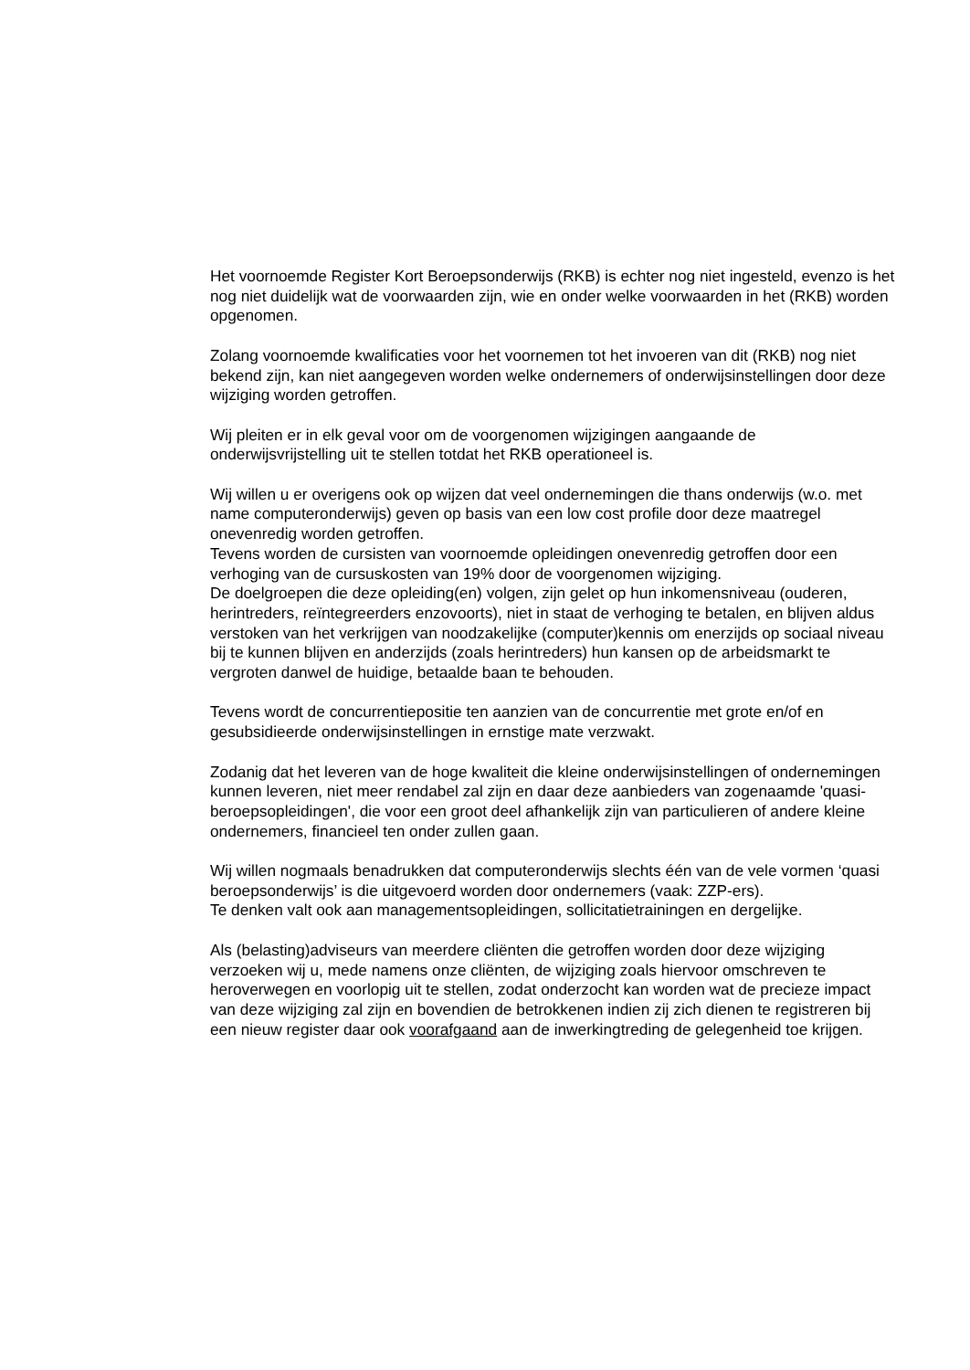Het voornoemde Register Kort Beroepsonderwijs (RKB) is echter nog niet ingesteld, evenzo is het nog niet duidelijk wat de voorwaarden zijn, wie en onder welke voorwaarden in het (RKB) worden opgenomen.
Zolang voornoemde kwalificaties voor het voornemen tot het invoeren van dit (RKB) nog niet bekend zijn, kan niet aangegeven worden welke ondernemers of onderwijsinstellingen door deze wijziging worden getroffen.
Wij pleiten er in elk geval voor om de voorgenomen wijzigingen aangaande de onderwijsvrijstelling uit te stellen totdat het RKB operationeel is.
Wij willen u er overigens ook op wijzen dat veel ondernemingen die thans onderwijs (w.o. met name computeronderwijs) geven op basis van een low cost profile door deze maatregel onevenredig worden getroffen.
Tevens worden de cursisten van voornoemde opleidingen onevenredig getroffen door een verhoging van de cursuskosten van 19% door de voorgenomen wijziging.
De doelgroepen die deze opleiding(en) volgen, zijn gelet op hun inkomensniveau (ouderen, herintreders, reïntegreerders enzovoorts), niet in staat de verhoging te betalen, en blijven aldus verstoken van het verkrijgen van noodzakelijke (computer)kennis om enerzijds op sociaal niveau bij te kunnen blijven en anderzijds (zoals herintreders) hun kansen op de arbeidsmarkt te vergroten danwel de huidige, betaalde baan te behouden.
Tevens wordt de concurrentiepositie ten aanzien van de concurrentie met grote en/of en gesubsidieerde onderwijsinstellingen in ernstige mate verzwakt.
Zodanig dat het leveren van de hoge kwaliteit die kleine onderwijsinstellingen of ondernemingen kunnen leveren, niet meer rendabel zal zijn en daar deze aanbieders van zogenaamde 'quasi-beroepsopleidingen', die voor een groot deel afhankelijk zijn van particulieren of andere kleine ondernemers, financieel ten onder zullen gaan.
Wij willen nogmaals benadrukken dat computeronderwijs slechts één van de vele vormen ‘quasi beroepsonderwijs’ is die uitgevoerd worden door ondernemers (vaak: ZZP-ers).
Te denken valt ook aan managementsopleidingen, sollicitatietrainingen en dergelijke.
Als (belasting)adviseurs van meerdere cliënten die getroffen worden door deze wijziging verzoeken wij u, mede namens onze cliënten, de wijziging zoals hiervoor omschreven te heroverwegen en voorlopig uit te stellen, zodat onderzocht kan worden wat de precieze impact van deze wijziging zal zijn en bovendien de betrokkenen indien zij zich dienen te registreren bij een nieuw register daar ook voorafgaand aan de inwerkingtreding de gelegenheid toe krijgen.